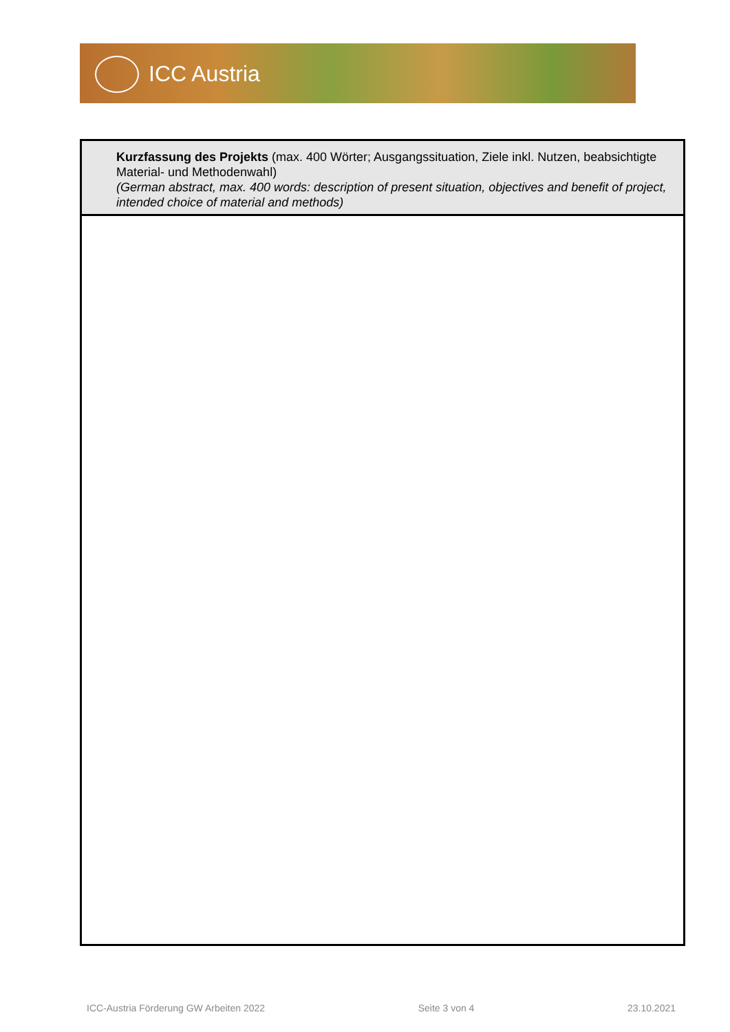ICC Austria
| Kurzfassung des Projekts (max. 400 Wörter; Ausgangssituation, Ziele inkl. Nutzen, beabsichtigte Material- und Methodenwahl) (German abstract, max. 400 words: description of present situation, objectives and benefit of project, intended choice of material and methods) |
ICC-Austria Förderung GW Arbeiten 2022 Seite 3 von 4 23.10.2021